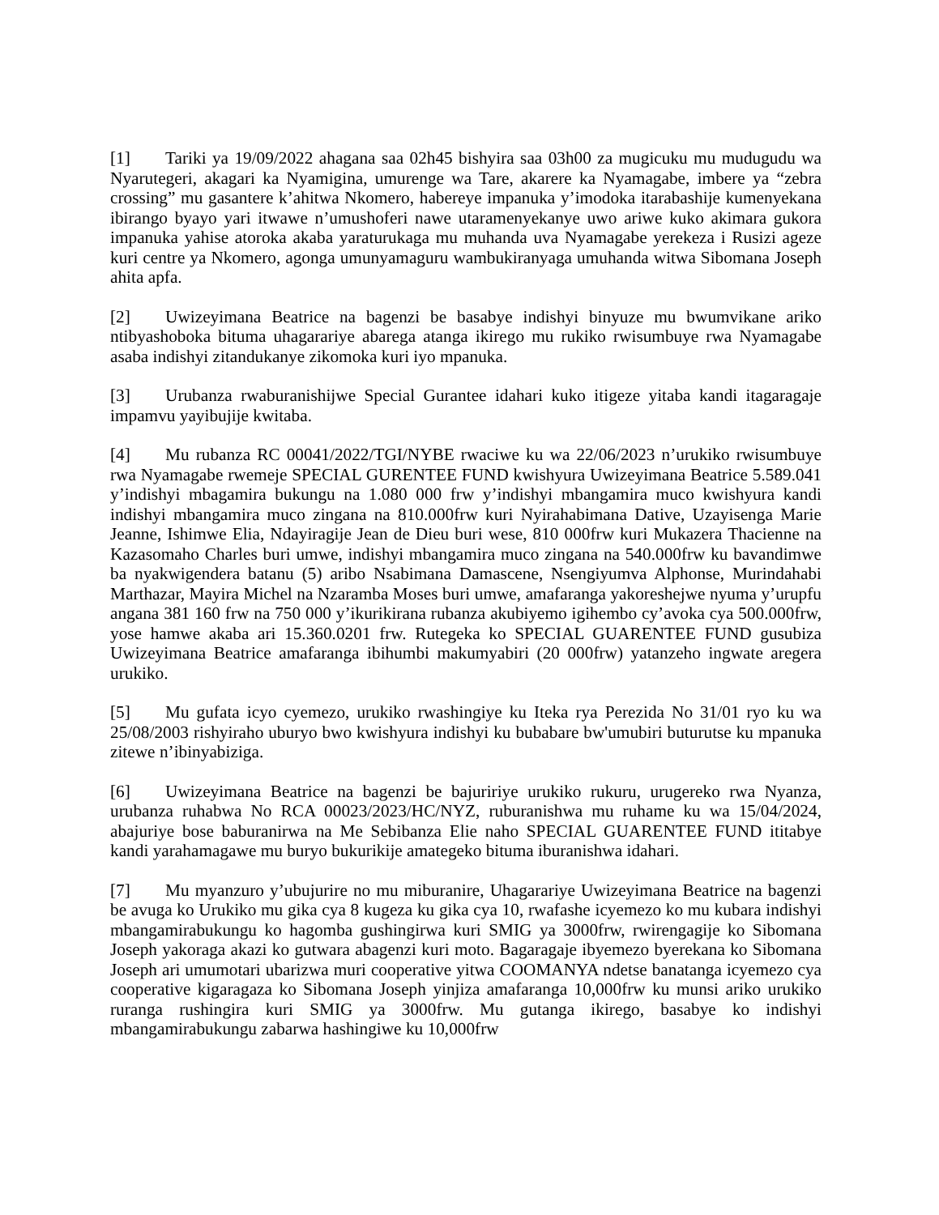[1] Tariki ya 19/09/2022 ahagana saa 02h45 bishyira saa 03h00 za mugicuku mu mudugudu wa Nyarutegeri, akagari ka Nyamigina, umurenge wa Tare, akarere ka Nyamagabe, imbere ya “zebra crossing” mu gasantere k’ahitwa Nkomero, habereye impanuka y’imodoka itarabashije kumenyekana ibirango byayo yari itwawe n’umushoferi nawe utaramenyekanye uwo ariwe kuko akimara gukora impanuka yahise atoroka akaba yaraturukaga mu muhanda uva Nyamagabe yerekeza i Rusizi ageze kuri centre ya Nkomero, agonga umunyamaguru wambukiranyaga umuhanda witwa Sibomana Joseph ahita apfa.
[2] Uwizeyimana Beatrice na bagenzi be basabye indishyi binyuze mu bwumvikane ariko ntibyashoboka bituma uhagarariye abarega atanga ikirego mu rukiko rwisumbuye rwa Nyamagabe asaba indishyi zitandukanye zikomoka kuri iyo mpanuka.
[3] Urubanza rwaburanishijwe Special Gurantee idahari kuko itigeze yitaba kandi itagaragaje impamvu yayibujije kwitaba.
[4] Mu rubanza RC 00041/2022/TGI/NYBE rwaciwe ku wa 22/06/2023 n’urukiko rwisumbuye rwa Nyamagabe rwemeje SPECIAL GURENTEE FUND kwishyura Uwizeyimana Beatrice 5.589.041 y’indishyi mbagamira bukungu na 1.080 000 frw y’indishyi mbangamira muco kwishyura kandi indishyi mbangamira muco zingana na 810.000frw kuri Nyirahabimana Dative, Uzayisenga Marie Jeanne, Ishimwe Elia, Ndayiragije Jean de Dieu buri wese, 810 000frw kuri Mukazera Thacienne na Kazasomaho Charles buri umwe, indishyi mbangamira muco zingana na 540.000frw ku bavandimwe ba nyakwigendera batanu (5) aribo Nsabimana Damascene, Nsengiyumva Alphonse, Murindahabi Marthazar, Mayira Michel na Nzaramba Moses buri umwe, amafaranga yakoreshejwe nyuma y’urupfu angana 381 160 frw na 750 000 y’ikurikirana rubanza akubiyemo igihembo cy’avoka cya 500.000frw, yose hamwe akaba ari 15.360.0201 frw. Rutegeka ko SPECIAL GUARENTEE FUND gusubiza Uwizeyimana Beatrice amafaranga ibihumbi makumyabiri (20 000frw) yatanzeho ingwate aregera urukiko.
[5] Mu gufata icyo cyemezo, urukiko rwashingiye ku Iteka rya Perezida No 31/01 ryo ku wa 25/08/2003 rishyiraho uburyo bwo kwishyura indishyi ku bubabare bw'umubiri buturutse ku mpanuka zitewe n’ibinyabiziga.
[6] Uwizeyimana Beatrice na bagenzi be bajuririye urukiko rukuru, urugereko rwa Nyanza, urubanza ruhabwa No RCA 00023/2023/HC/NYZ, ruburanishwa mu ruhame ku wa 15/04/2024, abajuriye bose baburanirwa na Me Sebibanza Elie naho SPECIAL GUARENTEE FUND ititabye kandi yarahamagawe mu buryo bukurikije amategeko bituma iburanishwa idahari.
[7] Mu myanzuro y’ubujurire no mu miburanire, Uhagarariye Uwizeyimana Beatrice na bagenzi be avuga ko Urukiko mu gika cya 8 kugeza ku gika cya 10, rwafashe icyemezo ko mu kubara indishyi mbangamirabukungu ko hagomba gushingirwa kuri SMIG ya 3000frw, rwirengagije ko Sibomana Joseph yakoraga akazi ko gutwara abagenzi kuri moto. Bagaragaje ibyemezo byerekana ko Sibomana Joseph ari umumotari ubarizwa muri cooperative yitwa COOMANYA ndetse banatanga icyemezo cya cooperative kigaragaza ko Sibomana Joseph yinjiza amafaranga 10,000frw ku munsi ariko urukiko ruranga rushingira kuri SMIG ya 3000frw. Mu gutanga ikirego, basabye ko indishyi mbangamirabukungu zabarwa hashingiwe ku 10,000frw